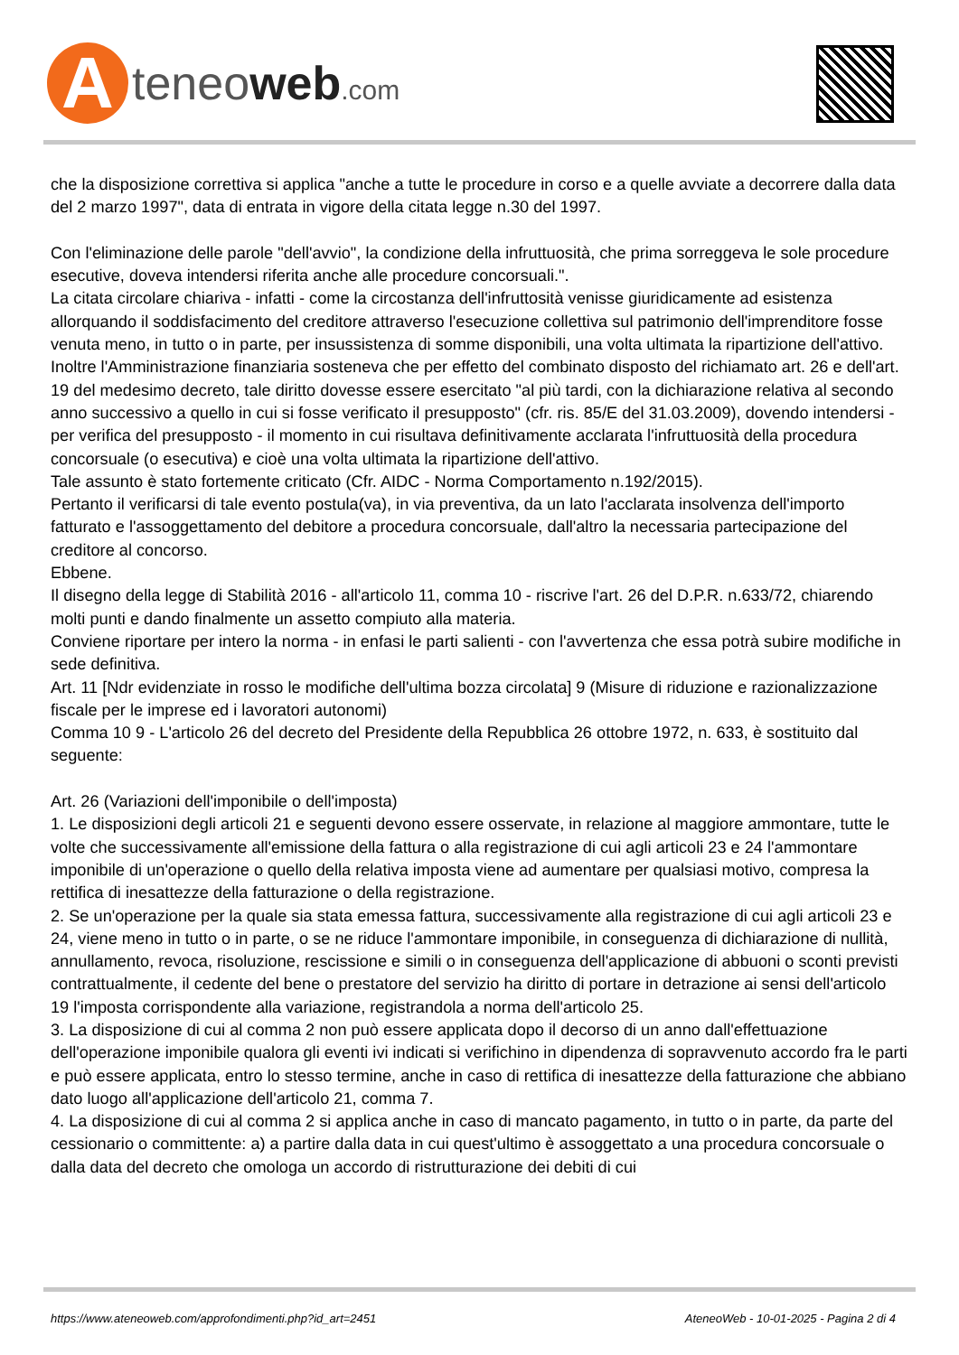A
teneoweb.com
che la disposizione correttiva si applica "anche a tutte le procedure in corso e a quelle avviate a decorrere dalla data del 2 marzo 1997", data di entrata in vigore della citata legge n.30 del 1997.
Con l'eliminazione delle parole "dell'avvio", la condizione della infruttuosità, che prima sorreggeva le sole procedure esecutive, doveva intendersi riferita anche alle procedure concorsuali.".
La citata circolare chiariva - infatti - come la circostanza dell'infruttosità venisse giuridicamente ad esistenza allorquando il soddisfacimento del creditore attraverso l'esecuzione collettiva sul patrimonio dell'imprenditore fosse venuta meno, in tutto o in parte, per insussistenza di somme disponibili, una volta ultimata la ripartizione dell'attivo.
Inoltre l'Amministrazione finanziaria sosteneva che per effetto del combinato disposto del richiamato art. 26 e dell'art. 19 del medesimo decreto, tale diritto dovesse essere esercitato "al più tardi, con la dichiarazione relativa al secondo anno successivo a quello in cui si fosse verificato il presupposto" (cfr. ris. 85/E del 31.03.2009), dovendo intendersi - per verifica del presupposto - il momento in cui risultava definitivamente acclarata l'infruttuosità della procedura concorsuale (o esecutiva) e cioè una volta ultimata la ripartizione dell'attivo.
Tale assunto è stato fortemente criticato (Cfr. AIDC - Norma Comportamento n.192/2015).
Pertanto il verificarsi di tale evento postula(va), in via preventiva, da un lato l'acclarata insolvenza dell'importo fatturato e l'assoggettamento del debitore a procedura concorsuale, dall'altro la necessaria partecipazione del creditore al concorso.
Ebbene.
Il disegno della legge di Stabilità 2016 - all'articolo 11, comma 10 - riscrive l'art. 26 del D.P.R. n.633/72, chiarendo molti punti e dando finalmente un assetto compiuto alla materia.
Conviene riportare per intero la norma - in enfasi le parti salienti - con l'avvertenza che essa potrà subire modifiche in sede definitiva.
Art. 11 [Ndr evidenziate in rosso le modifiche dell'ultima bozza circolata] 9 (Misure di riduzione e razionalizzazione fiscale per le imprese ed i lavoratori autonomi)
Comma 10 9 - L'articolo 26 del decreto del Presidente della Repubblica 26 ottobre 1972, n. 633, è sostituito dal seguente:
Art. 26 (Variazioni dell'imponibile o dell'imposta)
1. Le disposizioni degli articoli 21 e seguenti devono essere osservate, in relazione al maggiore ammontare, tutte le volte che successivamente all'emissione della fattura o alla registrazione di cui agli articoli 23 e 24 l'ammontare imponibile di un'operazione o quello della relativa imposta viene ad aumentare per qualsiasi motivo, compresa la rettifica di inesattezze della fatturazione o della registrazione.
2. Se un'operazione per la quale sia stata emessa fattura, successivamente alla registrazione di cui agli articoli 23 e 24, viene meno in tutto o in parte, o se ne riduce l'ammontare imponibile, in conseguenza di dichiarazione di nullità, annullamento, revoca, risoluzione, rescissione e simili o in conseguenza dell'applicazione di abbuoni o sconti previsti contrattualmente, il cedente del bene o prestatore del servizio ha diritto di portare in detrazione ai sensi dell'articolo 19 l'imposta corrispondente alla variazione, registrandola a norma dell'articolo 25.
3. La disposizione di cui al comma 2 non può essere applicata dopo il decorso di un anno dall'effettuazione dell'operazione imponibile qualora gli eventi ivi indicati si verifichino in dipendenza di sopravvenuto accordo fra le parti e può essere applicata, entro lo stesso termine, anche in caso di rettifica di inesattezze della fatturazione che abbiano dato luogo all'applicazione dell'articolo 21, comma 7.
4. La disposizione di cui al comma 2 si applica anche in caso di mancato pagamento, in tutto o in parte, da parte del cessionario o committente: a) a partire dalla data in cui quest'ultimo è assoggettato a una procedura concorsuale o dalla data del decreto che omologa un accordo di ristrutturazione dei debiti di cui
https://www.ateneoweb.com/approfondimenti.php?id_art=2451 AteneoWeb - 10-01-2025 - Pagina 2 di 4